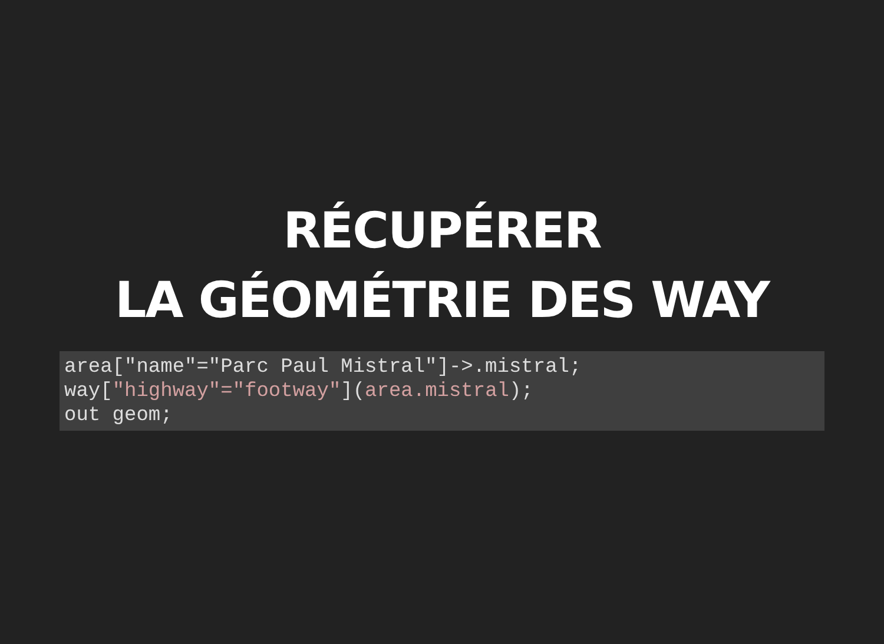RÉCUPÉRER
LA GÉOMÉTRIE DES WAY
area["name"="Parc Paul Mistral"]->.mistral;
way["highway"="footway"](area.mistral);
out geom;